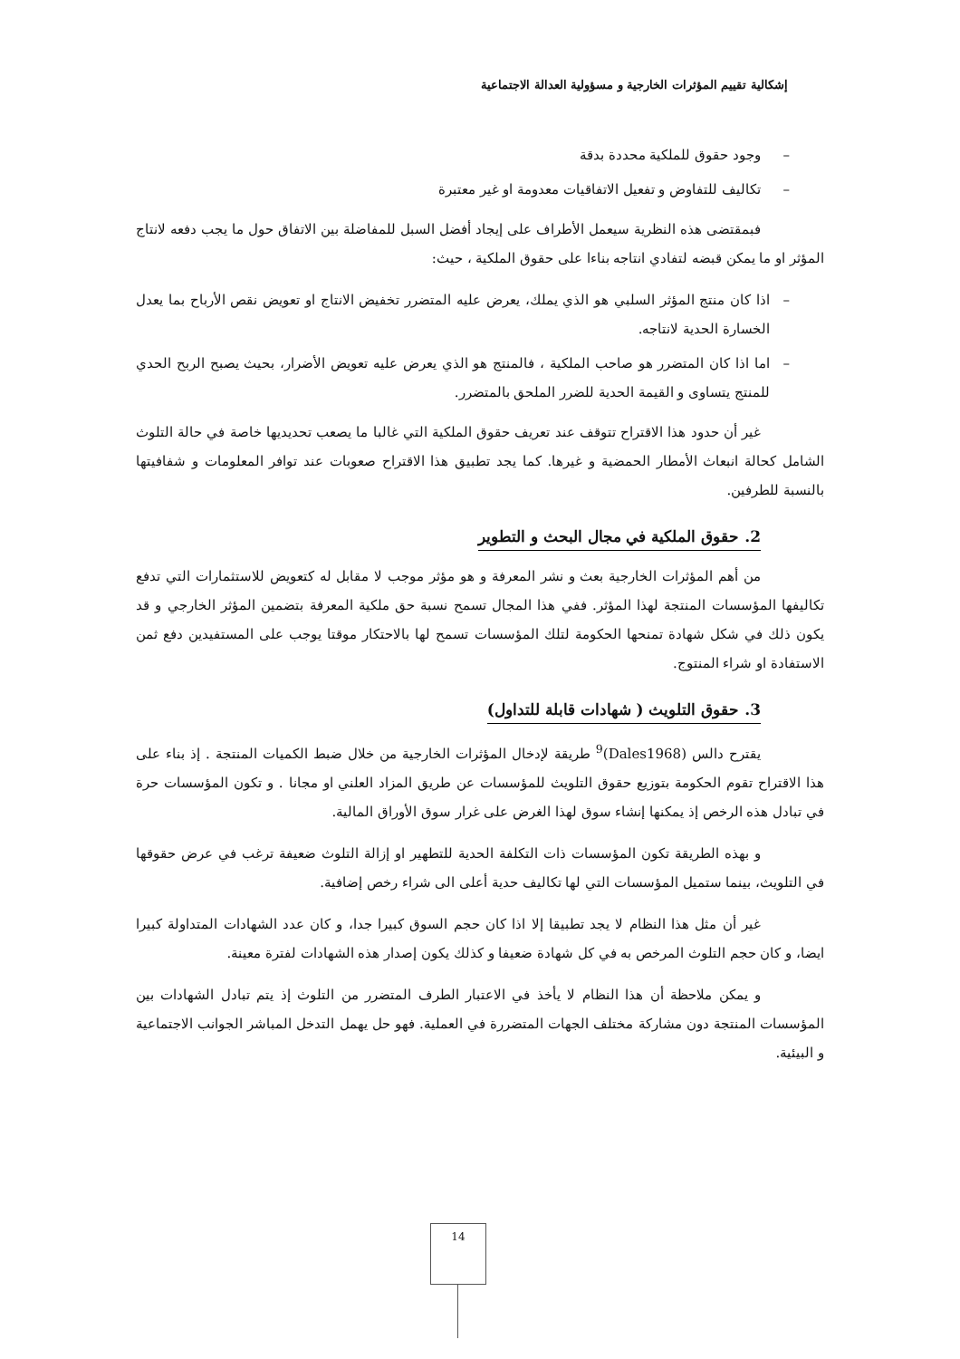إشكالية تقييم المؤثرات الخارجية و مسؤولية العدالة الاجتماعية
– وجود حقوق للملكية محددة بدقة
– تكاليف للتفاوض و تفعيل الاتفاقيات معدومة او غير معتبرة
فبمقتضى هذه النظرية سيعمل الأطراف على إيجاد أفضل السبل للمفاضلة بين الاتفاق حول ما يجب دفعه لانتاج المؤثر او ما يمكن قبضه لتفادي انتاجه بناءا على حقوق الملكية ، حيث:
– اذا كان منتج المؤثر السلبي هو الذي يملك، يعرض عليه المتضرر تخفيض الانتاج او تعويض نقص الأرباح بما يعدل الخسارة الحدية لانتاجه.
– اما اذا كان المتضرر هو صاحب الملكية ، فالمنتج هو الذي يعرض عليه تعويض الأضرار، بحيث يصبح الربح الحدي للمنتج يتساوى و القيمة الحدية للضرر الملحق بالمتضرر.
غير أن حدود هذا الاقتراح تتوقف عند تعريف حقوق الملكية التي غالبا ما يصعب تحديديها خاصة في حالة التلوث الشامل كحالة انبعاث الأمطار الحمضية و غيرها. كما يجد تطبيق هذا الاقتراح صعوبات عند توافر المعلومات و شفافيتها بالنسبة للطرفين.
2. حقوق الملكية في مجال البحث و التطوير
من أهم المؤثرات الخارجية بعث و نشر المعرفة و هو مؤثر موجب لا مقابل له كتعويض للاستثمارات التي تدفع تكاليفها المؤسسات المنتجة لهذا المؤثر. ففي هذا المجال تسمح نسبة حق ملكية المعرفة بتضمين المؤثر الخارجي و قد يكون ذلك في شكل شهادة تمنحها الحكومة لتلك المؤسسات تسمح لها بالاحتكار موقتا يوجب على المستفيدين دفع ثمن الاستفادة او شراء المنتوج.
3. حقوق التلويث ( شهادات قابلة للتداول)
يقترح دالس (Dales1968)<sup>9</sup> طريقة لإدخال المؤثرات الخارجية من خلال ضبط الكميات المنتجة . إذ بناء على هذا الاقتراح تقوم الحكومة بتوزيع حقوق التلويث للمؤسسات عن طريق المزاد العلني او مجانا . و تكون المؤسسات حرة في تبادل هذه الرخص إذ يمكنها إنشاء سوق لهذا الغرض على غرار سوق الأوراق المالية.
و بهذه الطريقة تكون المؤسسات ذات التكلفة الحدية للتطهير او إزالة التلوث ضعيفة ترغب في عرض حقوقها في التلويث، بينما ستميل المؤسسات التي لها تكاليف حدية أعلى الى شراء رخص إضافية.
غير أن مثل هذا النظام لا يجد تطبيقا إلا اذا كان حجم السوق كبيرا جدا، و كان عدد الشهادات المتداولة كبيرا ايضا، و كان حجم التلوث المرخص به في كل شهادة ضعيفا و كذلك يكون إصدار هذه الشهادات لفترة معينة.
و يمكن ملاحظة أن هذا النظام لا يأخذ في الاعتبار الطرف المتضرر من التلوث إذ يتم تبادل الشهادات بين المؤسسات المنتجة دون مشاركة مختلف الجهات المتضررة في العملية. فهو حل يهمل التدخل المباشر الجوانب الاجتماعية و البيئية.
14